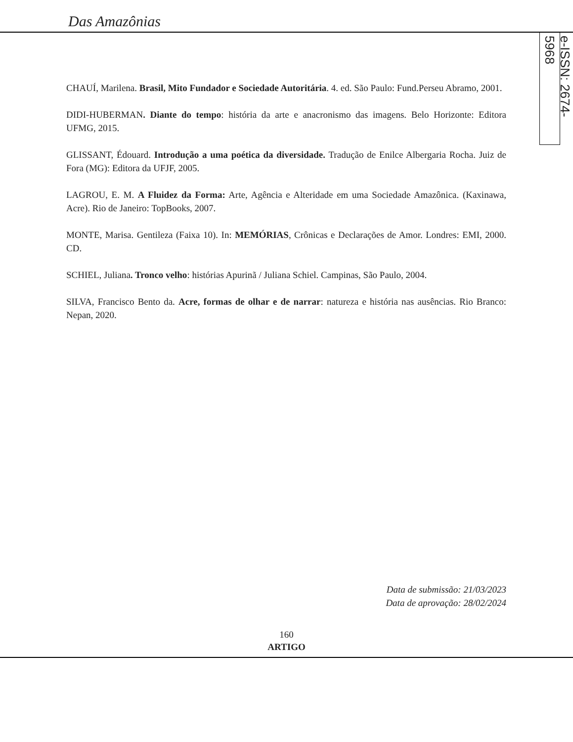Das Amazônias
e-ISSN: 2674-5968
CHAUÍ, Marilena. Brasil, Mito Fundador e Sociedade Autoritária. 4. ed. São Paulo: Fund.Perseu Abramo, 2001.
DIDI-HUBERMAN. Diante do tempo: história da arte e anacronismo das imagens. Belo Horizonte: Editora UFMG, 2015.
GLISSANT, Édouard. Introdução a uma poética da diversidade. Tradução de Enilce Albergaria Rocha. Juiz de Fora (MG): Editora da UFJF, 2005.
LAGROU, E. M. A Fluidez da Forma: Arte, Agência e Alteridade em uma Sociedade Amazônica. (Kaxinawa, Acre). Rio de Janeiro: TopBooks, 2007.
MONTE, Marisa. Gentileza (Faixa 10). In: MEMÓRIAS, Crônicas e Declarações de Amor. Londres: EMI, 2000. CD.
SCHIEL, Juliana. Tronco velho: histórias Apurinã / Juliana Schiel. Campinas, São Paulo, 2004.
SILVA, Francisco Bento da. Acre, formas de olhar e de narrar: natureza e história nas ausências. Rio Branco: Nepan, 2020.
Data de submissão: 21/03/2023
Data de aprovação: 28/02/2024
160
ARTIGO